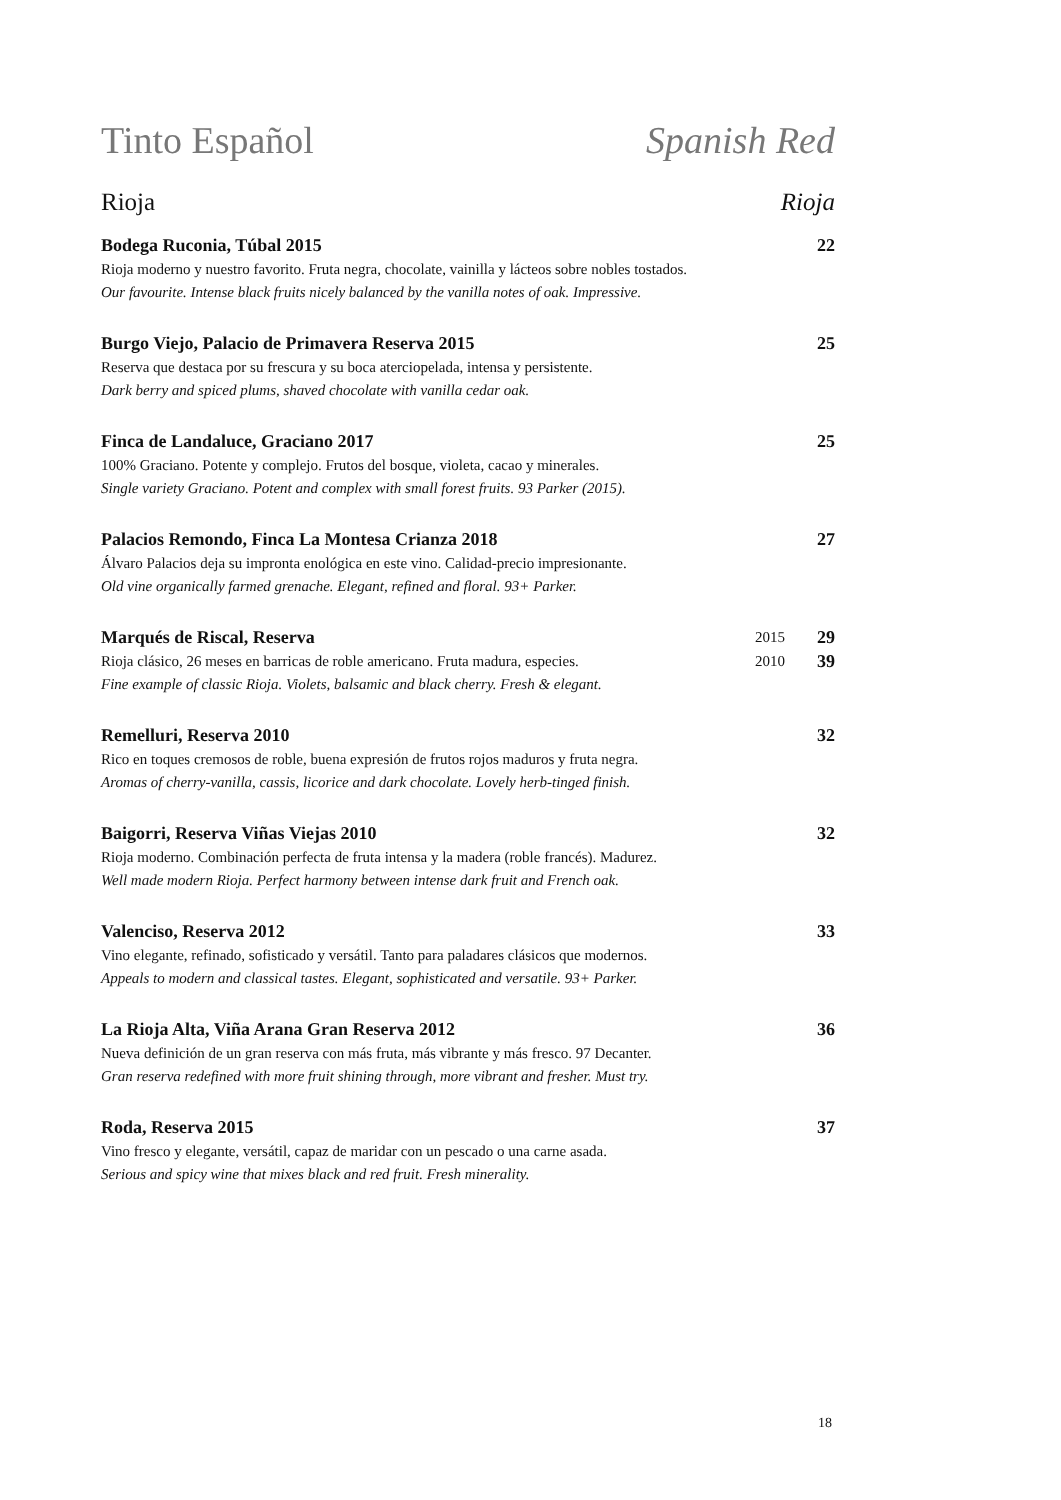Tinto Español Spanish Red
Rioja Rioja
Bodega Ruconia, Túbal 2015 22
Rioja moderno y nuestro favorito. Fruta negra, chocolate, vainilla y lácteos sobre nobles tostados.
Our favourite. Intense black fruits nicely balanced by the vanilla notes of oak. Impressive.
Burgo Viejo, Palacio de Primavera Reserva 2015 25
Reserva que destaca por su frescura y su boca aterciopelada, intensa y persistente.
Dark berry and spiced plums, shaved chocolate with vanilla cedar oak.
Finca de Landaluce, Graciano 2017 25
100% Graciano. Potente y complejo. Frutos del bosque, violeta, cacao y minerales.
Single variety Graciano. Potent and complex with small forest fruits. 93 Parker (2015).
Palacios Remondo, Finca La Montesa Crianza 2018 27
Álvaro Palacios deja su impronta enológica en este vino. Calidad-precio impresionante.
Old vine organically farmed grenache. Elegant, refined and floral. 93+ Parker.
Marqués de Riscal, Reserva 2015 29
Rioja clásico, 26 meses en barricas de roble americano. Fruta madura, especies. 2010 39
Fine example of classic Rioja. Violets, balsamic and black cherry. Fresh & elegant.
Remelluri, Reserva 2010 32
Rico en toques cremosos de roble, buena expresión de frutos rojos maduros y fruta negra.
Aromas of cherry-vanilla, cassis, licorice and dark chocolate. Lovely herb-tinged finish.
Baigorri, Reserva Viñas Viejas 2010 32
Rioja moderno. Combinación perfecta de fruta intensa y la madera (roble francés). Madurez.
Well made modern Rioja. Perfect harmony between intense dark fruit and French oak.
Valenciso, Reserva 2012 33
Vino elegante, refinado, sofisticado y versátil. Tanto para paladares clásicos que modernos.
Appeals to modern and classical tastes. Elegant, sophisticated and versatile. 93+ Parker.
La Rioja Alta, Viña Arana Gran Reserva 2012 36
Nueva definición de un gran reserva con más fruta, más vibrante y más fresco. 97 Decanter.
Gran reserva redefined with more fruit shining through, more vibrant and fresher. Must try.
Roda, Reserva 2015 37
Vino fresco y elegante, versátil, capaz de maridar con un pescado o una carne asada.
Serious and spicy wine that mixes black and red fruit. Fresh minerality.
18